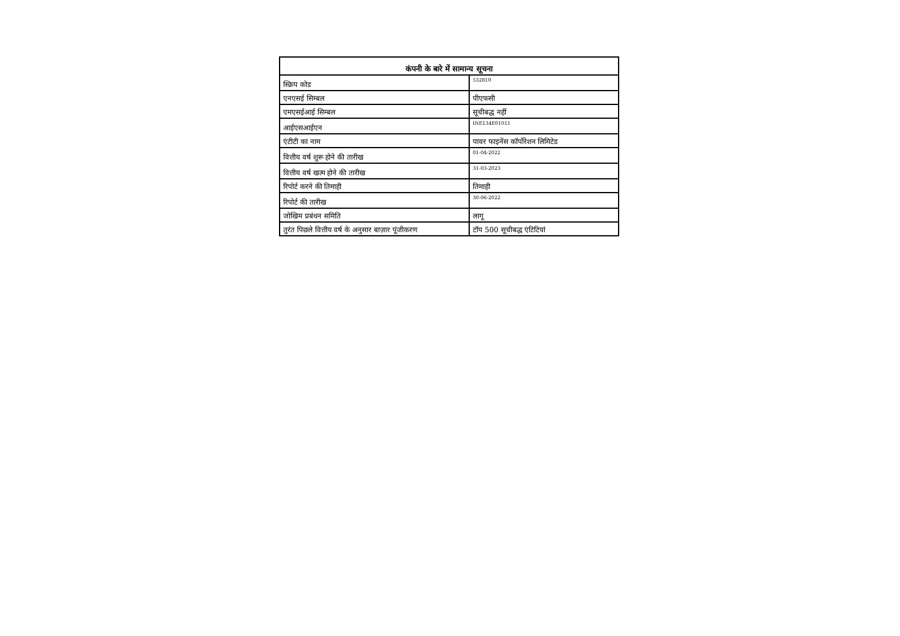| कंपनी के बारे में सामान्य सूचना | |
| --- | --- |
| स्क्रिप कोड | 532810 |
| एनएसई सिम्बल | पीएफसी |
| एमएसईआई सिम्बल | सूचीबद्ध नहीं |
| आईएसआईएन | INE134E01011 |
| एंटीटी का नाम | पावर फाइनेंस कॉर्पोरेशन लिमिटेड |
| वित्तीय वर्ष शुरू होने की तारीख | 01-04-2022 |
| वित्तीय वर्ष खत्म होने की तारीख | 31-03-2023 |
| रिपोर्ट करने की तिमाही | तिमाही |
| रिपोर्ट की तारीख | 30-06-2022 |
| जोखिम प्रबंधन समिति | लागू |
| तुरंत पिछले वित्तीय वर्ष के अनुसार बाज़ार पूंजीकरण | टॉप 500 सूचीबद्ध एंटिटियां |